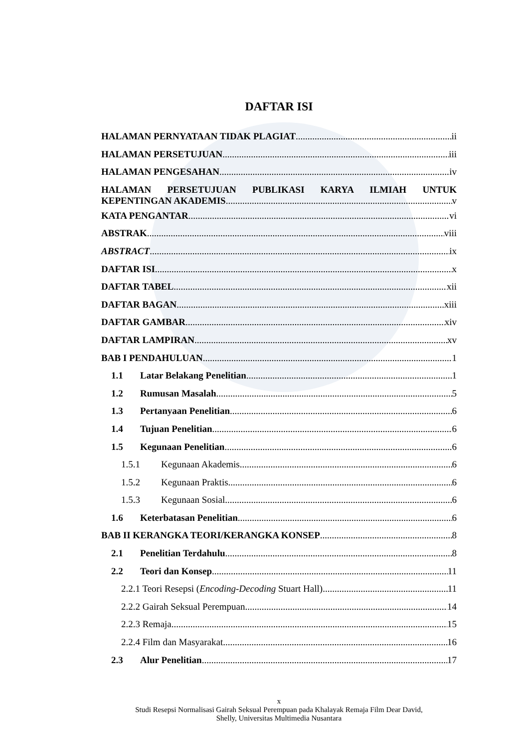DAFTAR ISI
HALAMAN PERNYATAAN TIDAK PLAGIAT ii
HALAMAN PERSETUJUAN iii
HALAMAN PENGESAHAN iv
HALAMAN PERSETUJUAN PUBLIKASI KARYA ILMIAH UNTUK
KEPENTINGAN AKADEMIS v
KATA PENGANTAR vi
ABSTRAK viii
ABSTRACT ix
DAFTAR ISI x
DAFTAR TABEL xii
DAFTAR BAGAN xiii
DAFTAR GAMBAR xiv
DAFTAR LAMPIRAN xv
BAB I PENDAHULUAN 1
1.1 Latar Belakang Penelitian 1
1.2 Rumusan Masalah 5
1.3 Pertanyaan Penelitian 6
1.4 Tujuan Penelitian 6
1.5 Kegunaan Penelitian 6
1.5.1 Kegunaan Akademis 6
1.5.2 Kegunaan Praktis 6
1.5.3 Kegunaan Sosial 6
1.6 Keterbatasan Penelitian 6
BAB II KERANGKA TEORI/KERANGKA KONSEP 8
2.1 Penelitian Terdahulu 8
2.2 Teori dan Konsep 11
2.2.1 Teori Resepsi (Encoding-Decoding Stuart Hall) 11
2.2.2 Gairah Seksual Perempuan 14
2.2.3 Remaja 15
2.2.4 Film dan Masyarakat 16
2.3 Alur Penelitian 17
x
Studi Resepsi Normalisasi Gairah Seksual Perempuan pada Khalayak Remaja Film Dear David,
Shelly, Universitas Multimedia Nusantara